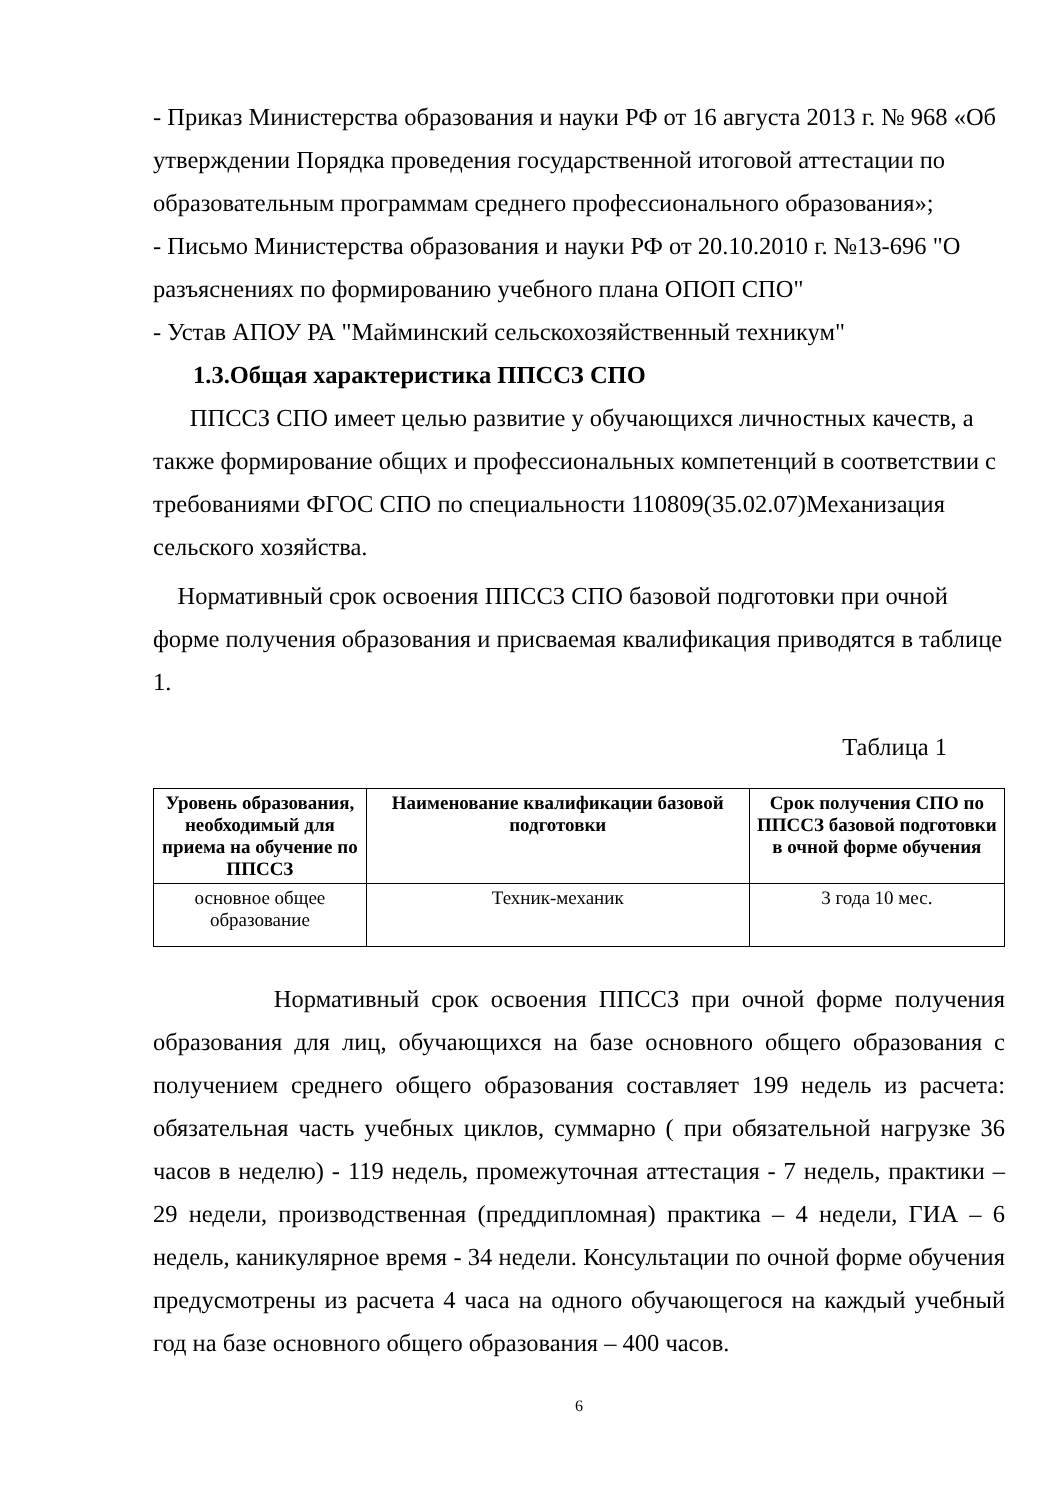- Приказ Министерства образования и науки РФ от 16 августа 2013 г. № 968 «Об утверждении Порядка проведения государственной итоговой аттестации по образовательным программам среднего профессионального образования»;
- Письмо Министерства образования и науки РФ от 20.10.2010 г. №13-696 "О разъяснениях по формированию учебного плана ОПОП СПО"
- Устав АПОУ РА "Майминский сельскохозяйственный техникум"
1.3.Общая характеристика ППССЗ СПО
ППССЗ СПО имеет целью развитие у обучающихся личностных качеств, а также формирование общих и профессиональных компетенций в соответствии с требованиями ФГОС СПО по специальности 110809(35.02.07)Механизация сельского хозяйства.
Нормативный срок освоения ППССЗ СПО базовой подготовки при очной форме получения образования и присваемая квалификация приводятся в таблице 1.
Таблица 1
| Уровень образования, необходимый для приема на обучение по ППССЗ | Наименование квалификации базовой подготовки | Срок получения СПО по ППССЗ базовой подготовки в очной форме обучения |
| --- | --- | --- |
| основное общее образование | Техник-механик | 3 года 10 мес. |
Нормативный срок освоения ППССЗ при очной форме получения образования для лиц, обучающихся на базе основного общего образования с получением среднего общего образования составляет 199 недель из расчета: обязательная часть учебных циклов, суммарно ( при обязательной нагрузке 36 часов в неделю) - 119 недель, промежуточная аттестация - 7 недель, практики – 29 недели, производственная (преддипломная) практика – 4 недели, ГИА – 6 недель, каникулярное время - 34 недели. Консультации по очной форме обучения предусмотрены из расчета 4 часа на одного обучающегося на каждый учебный год на базе основного общего образования – 400 часов.
6